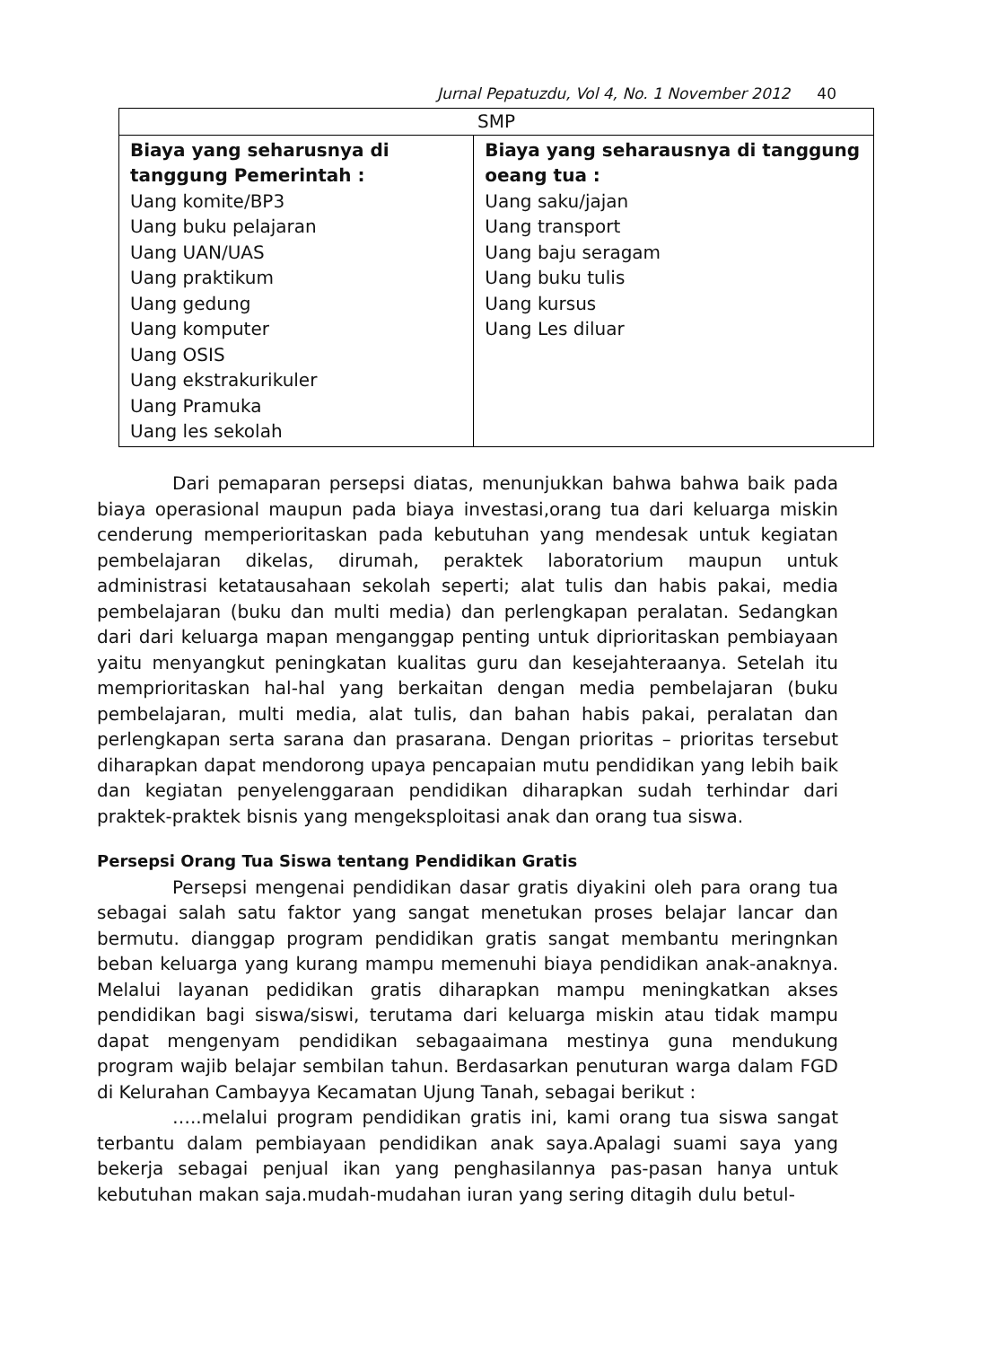Jurnal Pepatuzdu, Vol 4, No. 1 November 2012 40
| SMP | |
| --- | --- |
| Biaya yang seharusnya di tanggung Pemerintah : Uang komite/BP3 Uang buku pelajaran Uang UAN/UAS Uang praktikum Uang gedung Uang komputer Uang OSIS Uang ekstrakurikuler Uang Pramuka Uang les sekolah | Biaya yang seharausnya di tanggung oeang tua : Uang saku/jajan Uang transport Uang baju seragam Uang buku tulis Uang kursus Uang Les diluar |
Dari pemaparan persepsi diatas, menunjukkan bahwa bahwa baik pada biaya operasional maupun pada biaya investasi,orang tua dari keluarga miskin cenderung memperioritaskan pada kebutuhan yang mendesak untuk kegiatan pembelajaran dikelas, dirumah, peraktek laboratorium maupun untuk administrasi ketatausahaan sekolah seperti; alat tulis dan habis pakai, media pembelajaran (buku dan multi media) dan perlengkapan peralatan. Sedangkan dari dari keluarga mapan menganggap penting untuk diprioritaskan pembiayaan yaitu menyangkut peningkatan kualitas guru dan kesejahteraanya. Setelah itu memprioritaskan hal-hal yang berkaitan dengan media pembelajaran (buku pembelajaran, multi media, alat tulis, dan bahan habis pakai, peralatan dan perlengkapan serta sarana dan prasarana. Dengan prioritas – prioritas tersebut diharapkan dapat mendorong upaya pencapaian mutu pendidikan yang lebih baik dan kegiatan penyelenggaraan pendidikan diharapkan sudah terhindar dari praktek-praktek bisnis yang mengeksploitasi anak dan orang tua siswa.
Persepsi Orang Tua Siswa tentang Pendidikan Gratis
Persepsi mengenai pendidikan dasar gratis diyakini oleh para orang tua sebagai salah satu faktor yang sangat menetukan proses belajar lancar dan bermutu. dianggap program pendidikan gratis sangat membantu meringnkan beban keluarga yang kurang mampu memenuhi biaya pendidikan anak-anaknya. Melalui layanan pedidikan gratis diharapkan mampu meningkatkan akses pendidikan bagi siswa/siswi, terutama dari keluarga miskin atau tidak mampu dapat mengenyam pendidikan sebagaaimana mestinya guna mendukung program wajib belajar sembilan tahun. Berdasarkan penuturan warga dalam FGD di Kelurahan Cambayya Kecamatan Ujung Tanah, sebagai berikut :
…..melalui program pendidikan gratis ini, kami orang tua siswa sangat terbantu dalam pembiayaan pendidikan anak saya.Apalagi suami saya yang bekerja sebagai penjual ikan yang penghasilannya pas-pasan hanya untuk kebutuhan makan saja.mudah-mudahan iuran yang sering ditagih dulu betul-